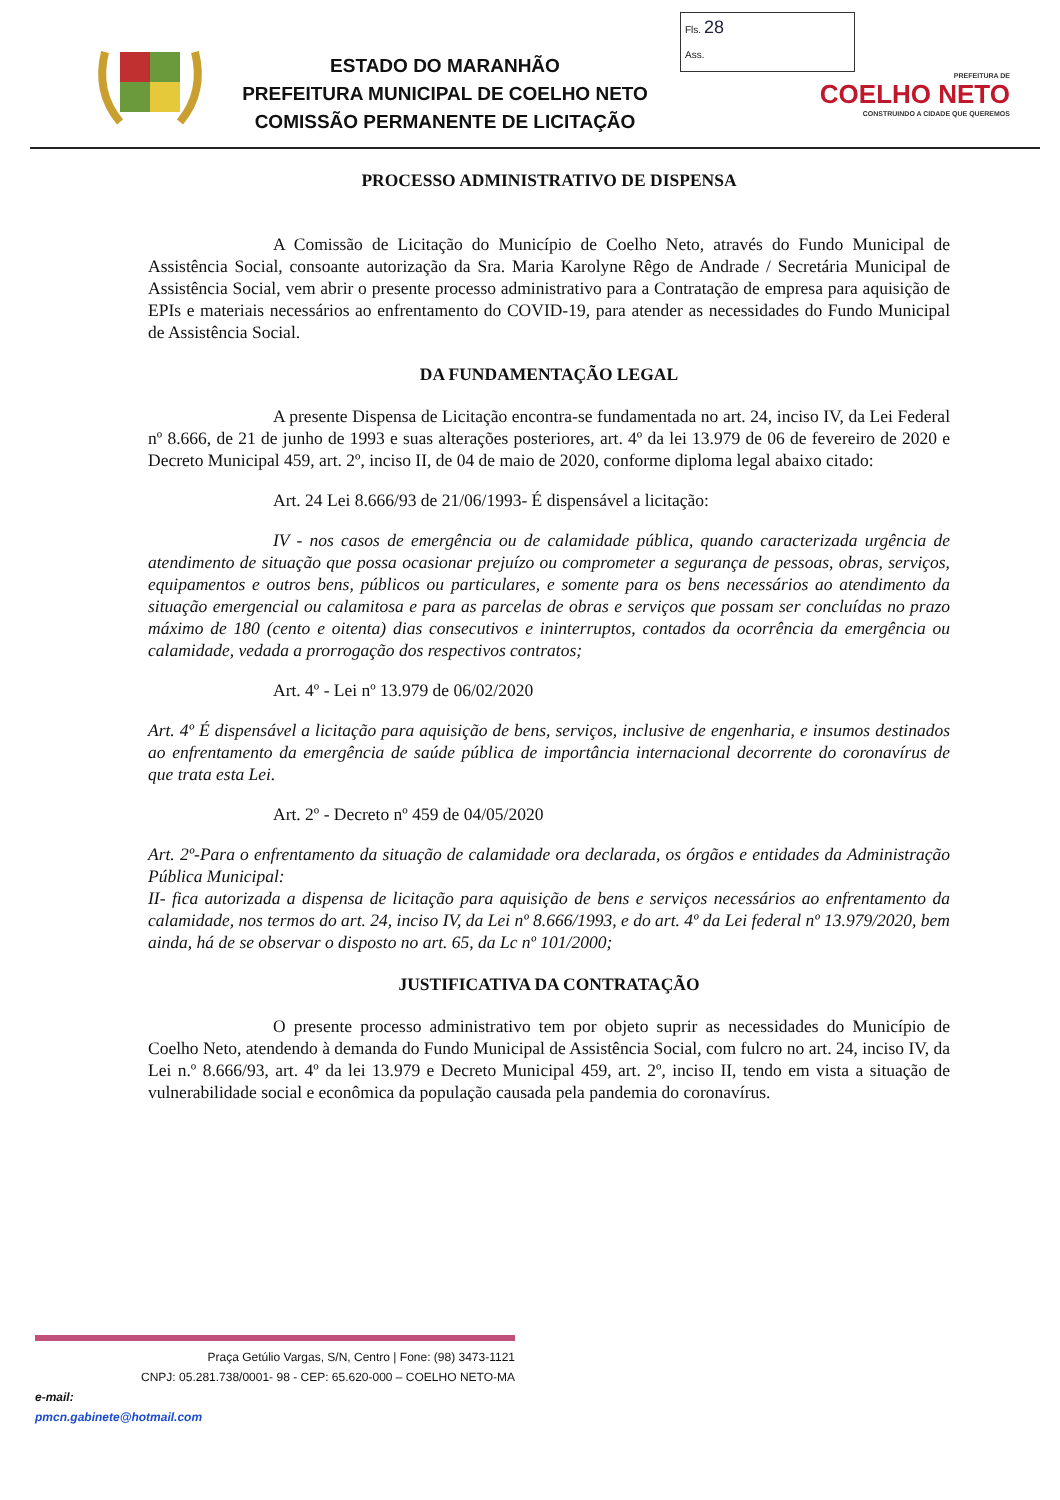ESTADO DO MARANHÃO
PREFEITURA MUNICIPAL DE COELHO NETO
COMISSÃO PERMANENTE DE LICITAÇÃO
Fls. 28
Ass.
PREFEITURA DE
COELHO NETO
CONSTRUINDO A CIDADE QUE QUEREMOS
PROCESSO ADMINISTRATIVO DE DISPENSA
A Comissão de Licitação do Município de Coelho Neto, através do Fundo Municipal de Assistência Social, consoante autorização da Sra. Maria Karolyne Rêgo de Andrade / Secretária Municipal de Assistência Social, vem abrir o presente processo administrativo para a Contratação de empresa para aquisição de EPIs e materiais necessários ao enfrentamento do COVID-19, para atender as necessidades do Fundo Municipal de Assistência Social.
DA FUNDAMENTAÇÃO LEGAL
A presente Dispensa de Licitação encontra-se fundamentada no art. 24, inciso IV, da Lei Federal nº 8.666, de 21 de junho de 1993 e suas alterações posteriores, art. 4º da lei 13.979 de 06 de fevereiro de 2020 e Decreto Municipal 459, art. 2º, inciso II, de 04 de maio de 2020, conforme diploma legal abaixo citado:
Art. 24 Lei 8.666/93 de 21/06/1993- É dispensável a licitação:
IV - nos casos de emergência ou de calamidade pública, quando caracterizada urgência de atendimento de situação que possa ocasionar prejuízo ou comprometer a segurança de pessoas, obras, serviços, equipamentos e outros bens, públicos ou particulares, e somente para os bens necessários ao atendimento da situação emergencial ou calamitosa e para as parcelas de obras e serviços que possam ser concluídas no prazo máximo de 180 (cento e oitenta) dias consecutivos e ininterruptos, contados da ocorrência da emergência ou calamidade, vedada a prorrogação dos respectivos contratos;
Art. 4º - Lei nº 13.979 de 06/02/2020
Art. 4º É dispensável a licitação para aquisição de bens, serviços, inclusive de engenharia, e insumos destinados ao enfrentamento da emergência de saúde pública de importância internacional decorrente do coronavírus de que trata esta Lei.
Art. 2º - Decreto nº 459 de 04/05/2020
Art. 2º-Para o enfrentamento da situação de calamidade ora declarada, os órgãos e entidades da Administração Pública Municipal:
II- fica autorizada a dispensa de licitação para aquisição de bens e serviços necessários ao enfrentamento da calamidade, nos termos do art. 24, inciso IV, da Lei nº 8.666/1993, e do art. 4º da Lei federal nº 13.979/2020, bem ainda, há de se observar o disposto no art. 65, da Lc nº 101/2000;
JUSTIFICATIVA DA CONTRATAÇÃO
O presente processo administrativo tem por objeto suprir as necessidades do Município de Coelho Neto, atendendo à demanda do Fundo Municipal de Assistência Social, com fulcro no art. 24, inciso IV, da Lei n.º 8.666/93, art. 4º da lei 13.979 e Decreto Municipal 459, art. 2º, inciso II, tendo em vista a situação de vulnerabilidade social e econômica da população causada pela pandemia do coronavírus.
Praça Getúlio Vargas, S/N, Centro | Fone: (98) 3473-1121
CNPJ: 05.281.738/0001- 98 - CEP: 65.620-000 – COELHO NETO-MA
e-mail:
pmcn.gabinete@hotmail.com